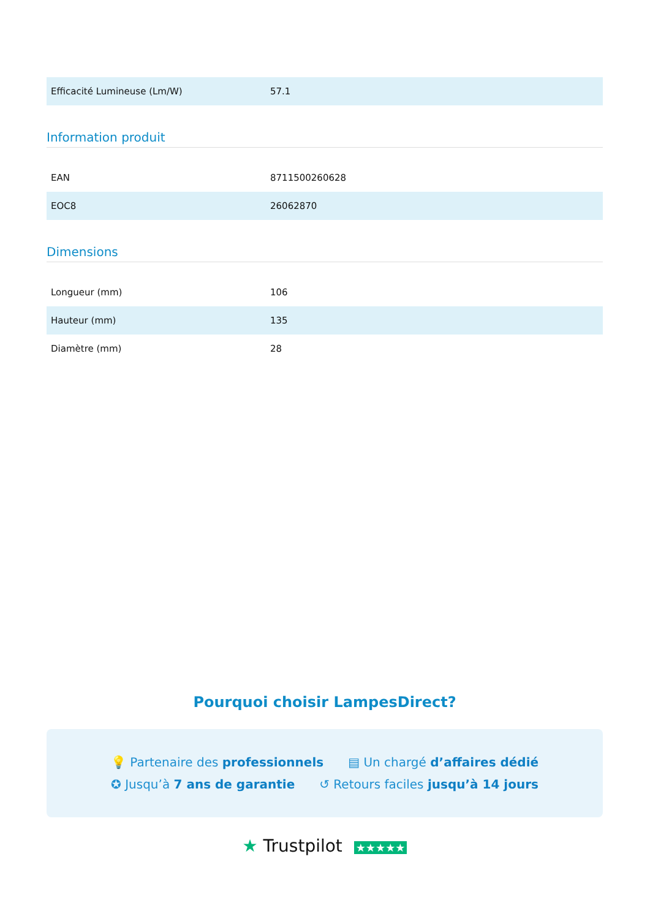| Efficacité Lumineuse (Lm/W) | 57.1 |
Information produit
| EAN | 8711500260628 |
| EOC8 | 26062870 |
Dimensions
| Longueur (mm) | 106 |
| Hauteur (mm) | 135 |
| Diamètre (mm) | 28 |
Pourquoi choisir LampesDirect?
💡 Partenaire des professionnels ▤ Un chargé d’affaires dédié
✪ Jusqu’à 7 ans de garantie ↺ Retours faciles jusqu’à 14 jours
★ Trustpilot ★★★★★